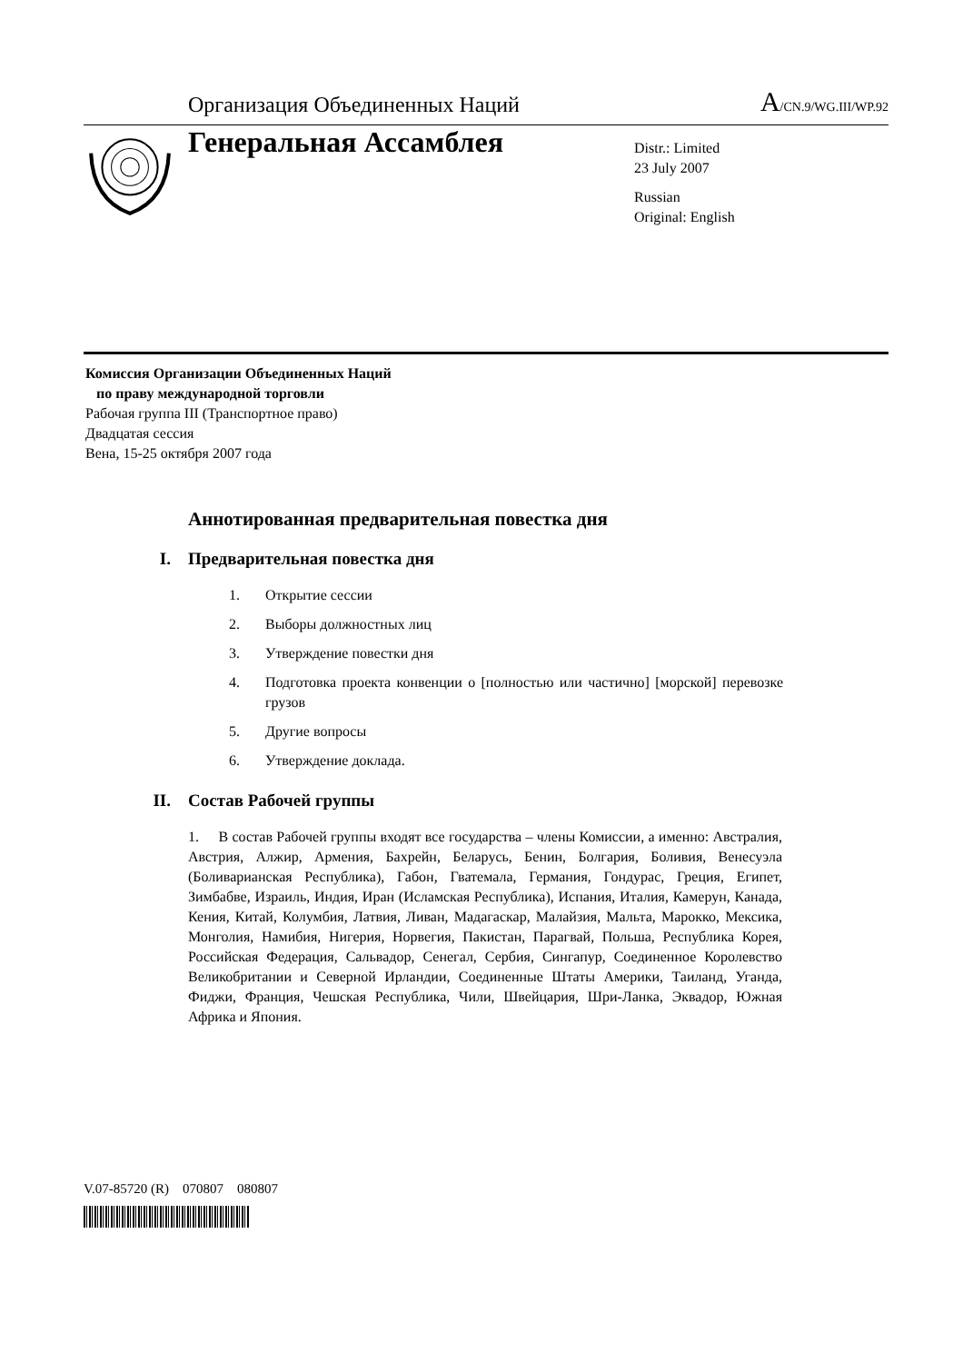Организация Объединенных Наций
A/CN.9/WG.III/WP.92
Генеральная Ассамблея
Distr.: Limited
23 July 2007
Russian
Original: English
Комиссия Организации Объединенных Наций
по праву международной торговли
Рабочая группа III (Транспортное право)
Двадцатая сессия
Вена, 15-25 октября 2007 года
Аннотированная предварительная повестка дня
I. Предварительная повестка дня
1. Открытие сессии
2. Выборы должностных лиц
3. Утверждение повестки дня
4. Подготовка проекта конвенции о [полностью или частично] [морской] перевозке грузов
5. Другие вопросы
6. Утверждение доклада.
II. Состав Рабочей группы
1. В состав Рабочей группы входят все государства – члены Комиссии, а именно: Австралия, Австрия, Алжир, Армения, Бахрейн, Беларусь, Бенин, Болгария, Боливия, Венесуэла (Боливарианская Республика), Габон, Гватемала, Германия, Гондурас, Греция, Египет, Зимбабве, Израиль, Индия, Иран (Исламская Республика), Испания, Италия, Камерун, Канада, Кения, Китай, Колумбия, Латвия, Ливан, Мадагаскар, Малайзия, Мальта, Марокко, Мексика, Монголия, Намибия, Нигерия, Норвегия, Пакистан, Парагвай, Польша, Республика Корея, Российская Федерация, Сальвадор, Сенегал, Сербия, Сингапур, Соединенное Королевство Великобритании и Северной Ирландии, Соединенные Штаты Америки, Таиланд, Уганда, Фиджи, Франция, Чешская Республика, Чили, Швейцария, Шри-Ланка, Эквадор, Южная Африка и Япония.
V.07-85720 (R) 070807 080807